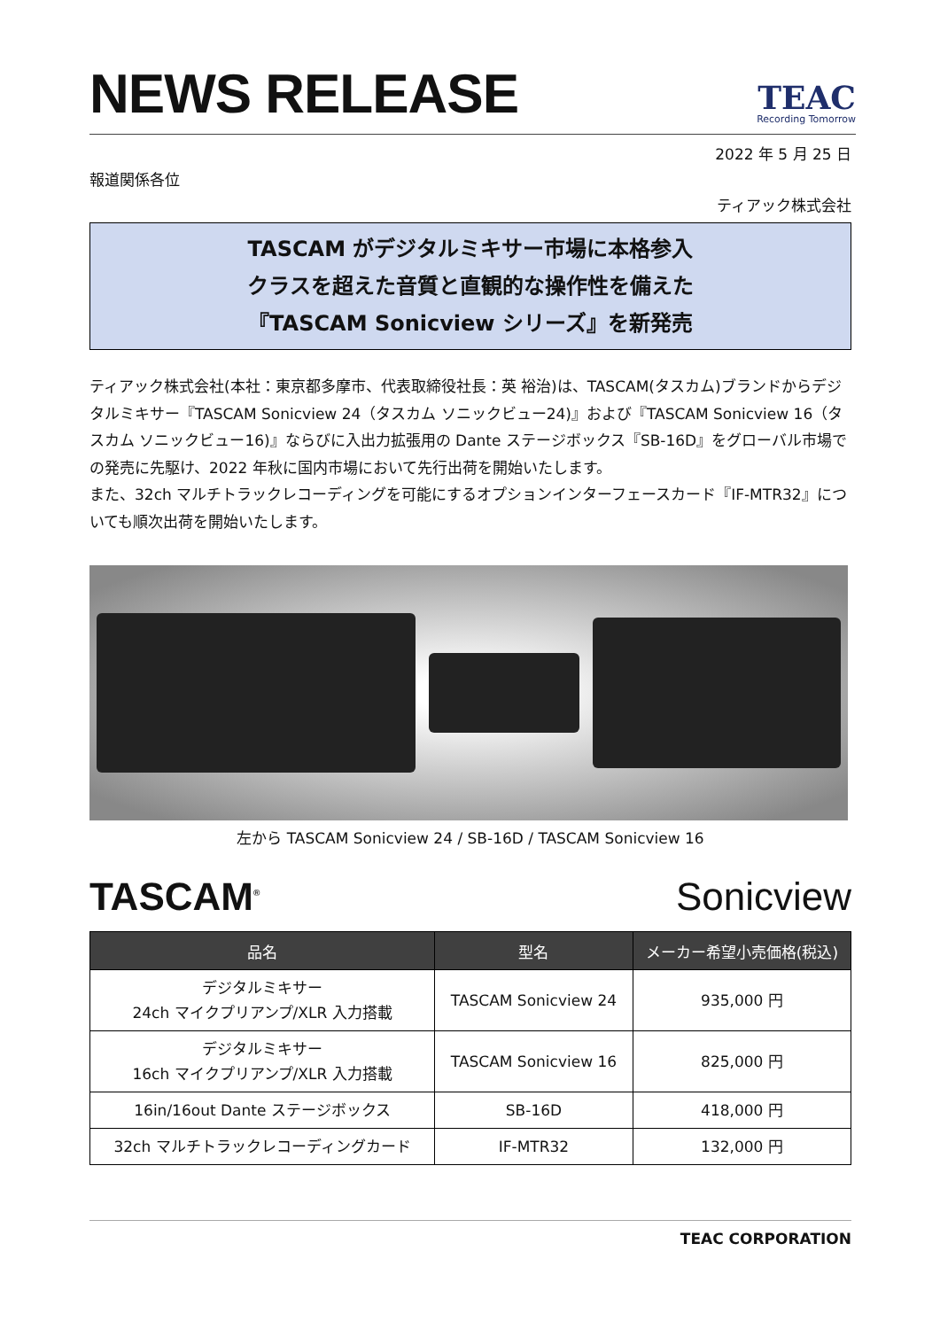NEWS RELEASE
TEAC
Recording Tomorrow
2022 年 5 月 25 日
報道関係各位
ティアック株式会社
TASCAM がデジタルミキサー市場に本格参入
クラスを超えた音質と直観的な操作性を備えた
『TASCAM Sonicview シリーズ』を新発売
ティアック株式会社(本社：東京都多摩市、代表取締役社長：英 裕治)は、TASCAM(タスカム)ブランドからデジタルミキサー『TASCAM Sonicview 24（タスカム ソニックビュー24)』および『TASCAM Sonicview 16（タスカム ソニックビュー16)』ならびに入出力拡張用の Dante ステージボックス『SB-16D』をグローバル市場での発売に先駆け、2022 年秋に国内市場において先行出荷を開始いたします。
また、32ch マルチトラックレコーディングを可能にするオプションインターフェースカード『IF-MTR32』についても順次出荷を開始いたします。
左から TASCAM Sonicview 24 / SB-16D / TASCAM Sonicview 16
TASCAM<sup>®</sup> Sonicview
| 品名 | 型名 | メーカー希望小売価格(税込) |
| --- | --- | --- |
| デジタルミキサー 24ch マイクプリアンプ/XLR 入力搭載 | TASCAM Sonicview 24 | 935,000 円 |
| デジタルミキサー 16ch マイクプリアンプ/XLR 入力搭載 | TASCAM Sonicview 16 | 825,000 円 |
| 16in/16out Dante ステージボックス | SB-16D | 418,000 円 |
| 32ch マルチトラックレコーディングカード | IF-MTR32 | 132,000 円 |
TEAC CORPORATION